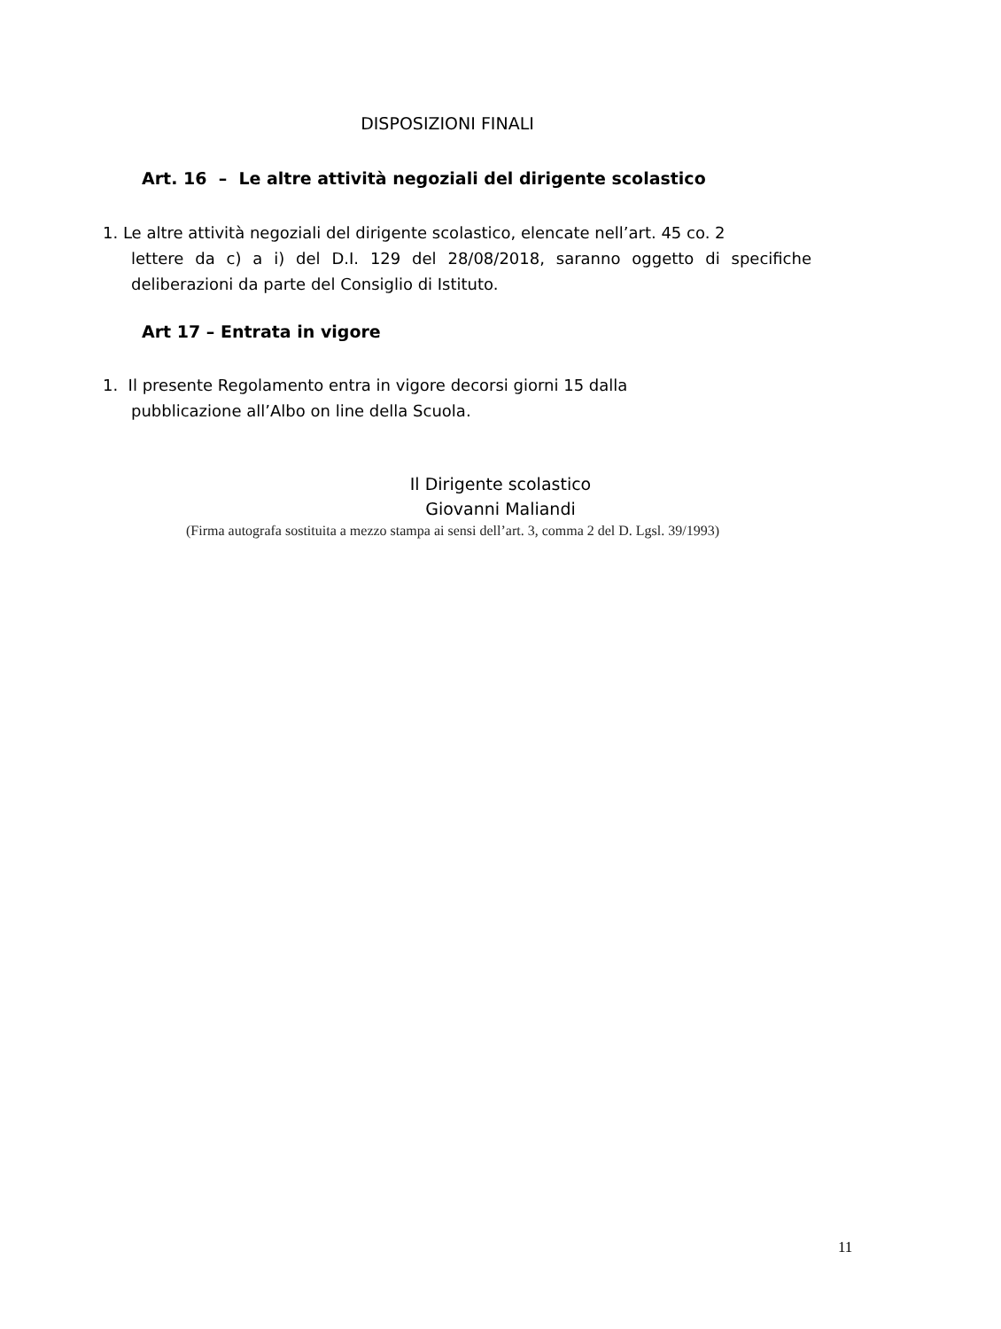DISPOSIZIONI FINALI
Art. 16 – Le altre attività negoziali del dirigente scolastico
1. Le altre attività negoziali del dirigente scolastico, elencate nell’art. 45 co. 2
lettere da c) a i) del D.I. 129 del 28/08/2018, saranno oggetto di specifiche deliberazioni da parte del Consiglio di Istituto.
Art 17 – Entrata in vigore
1. Il presente Regolamento entra in vigore decorsi giorni 15 dalla
pubblicazione all’Albo on line della Scuola.
Il Dirigente scolastico
Giovanni Maliandi
(Firma autografa sostituita a mezzo stampa ai sensi dell’art. 3, comma 2 del D. Lgsl. 39/1993)
11